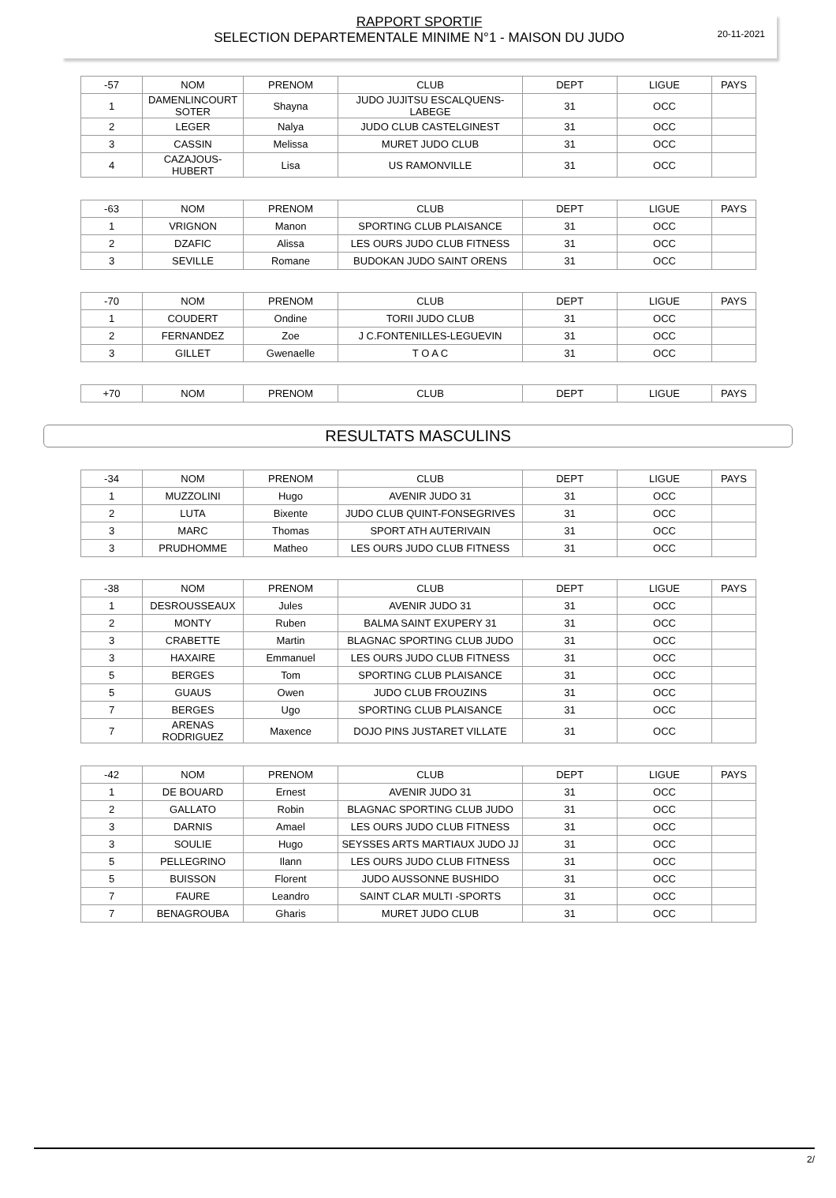20-11-2021
RAPPORT SPORTIF
SELECTION DEPARTEMENTALE MINIME N°1 - MAISON DU JUDO
| -57 | NOM | PRENOM | CLUB | DEPT | LIGUE | PAYS |
| 1 | DAMENLINCOURT SOTER | Shayna | JUDO JUJITSU ESCALQUENS-LABEGE | 31 | OCC | |
| 2 | LEGER | Nalya | JUDO CLUB CASTELGINEST | 31 | OCC | |
| 3 | CASSIN | Melissa | MURET JUDO CLUB | 31 | OCC | |
| 4 | CAZAJOUS-HUBERT | Lisa | US RAMONVILLE | 31 | OCC | |
| -63 | NOM | PRENOM | CLUB | DEPT | LIGUE | PAYS |
| 1 | VRIGNON | Manon | SPORTING CLUB PLAISANCE | 31 | OCC | |
| 2 | DZAFIC | Alissa | LES OURS JUDO CLUB FITNESS | 31 | OCC | |
| 3 | SEVILLE | Romane | BUDOKAN JUDO SAINT ORENS | 31 | OCC | |
| -70 | NOM | PRENOM | CLUB | DEPT | LIGUE | PAYS |
| 1 | COUDERT | Ondine | TORII JUDO CLUB | 31 | OCC | |
| 2 | FERNANDEZ | Zoe | J C.FONTENILLES-LEGUEVIN | 31 | OCC | |
| 3 | GILLET | Gwenaelle | T O A C | 31 | OCC | |
| +70 | NOM | PRENOM | CLUB | DEPT | LIGUE | PAYS |
RESULTATS MASCULINS
| -34 | NOM | PRENOM | CLUB | DEPT | LIGUE | PAYS |
| 1 | MUZZOLINI | Hugo | AVENIR JUDO 31 | 31 | OCC | |
| 2 | LUTA | Bixente | JUDO CLUB QUINT-FONSEGRIVES | 31 | OCC | |
| 3 | MARC | Thomas | SPORT ATH AUTERIVAIN | 31 | OCC | |
| 3 | PRUDHOMME | Matheo | LES OURS JUDO CLUB FITNESS | 31 | OCC | |
| -38 | NOM | PRENOM | CLUB | DEPT | LIGUE | PAYS |
| 1 | DESROUSSEAUX | Jules | AVENIR JUDO 31 | 31 | OCC | |
| 2 | MONTY | Ruben | BALMA SAINT EXUPERY 31 | 31 | OCC | |
| 3 | CRABETTE | Martin | BLAGNAC SPORTING CLUB JUDO | 31 | OCC | |
| 3 | HAXAIRE | Emmanuel | LES OURS JUDO CLUB FITNESS | 31 | OCC | |
| 5 | BERGES | Tom | SPORTING CLUB PLAISANCE | 31 | OCC | |
| 5 | GUAUS | Owen | JUDO CLUB FROUZINS | 31 | OCC | |
| 7 | BERGES | Ugo | SPORTING CLUB PLAISANCE | 31 | OCC | |
| 7 | ARENAS RODRIGUEZ | Maxence | DOJO PINS JUSTARET VILLATE | 31 | OCC | |
| -42 | NOM | PRENOM | CLUB | DEPT | LIGUE | PAYS |
| 1 | DE BOUARD | Ernest | AVENIR JUDO 31 | 31 | OCC | |
| 2 | GALLATO | Robin | BLAGNAC SPORTING CLUB JUDO | 31 | OCC | |
| 3 | DARNIS | Amael | LES OURS JUDO CLUB FITNESS | 31 | OCC | |
| 3 | SOULIE | Hugo | SEYSSES ARTS MARTIAUX JUDO JJ | 31 | OCC | |
| 5 | PELLEGRINO | Ilann | LES OURS JUDO CLUB FITNESS | 31 | OCC | |
| 5 | BUISSON | Florent | JUDO AUSSONNE BUSHIDO | 31 | OCC | |
| 7 | FAURE | Leandro | SAINT CLAR MULTI -SPORTS | 31 | OCC | |
| 7 | BENAGROUBA | Gharis | MURET JUDO CLUB | 31 | OCC | |
2/